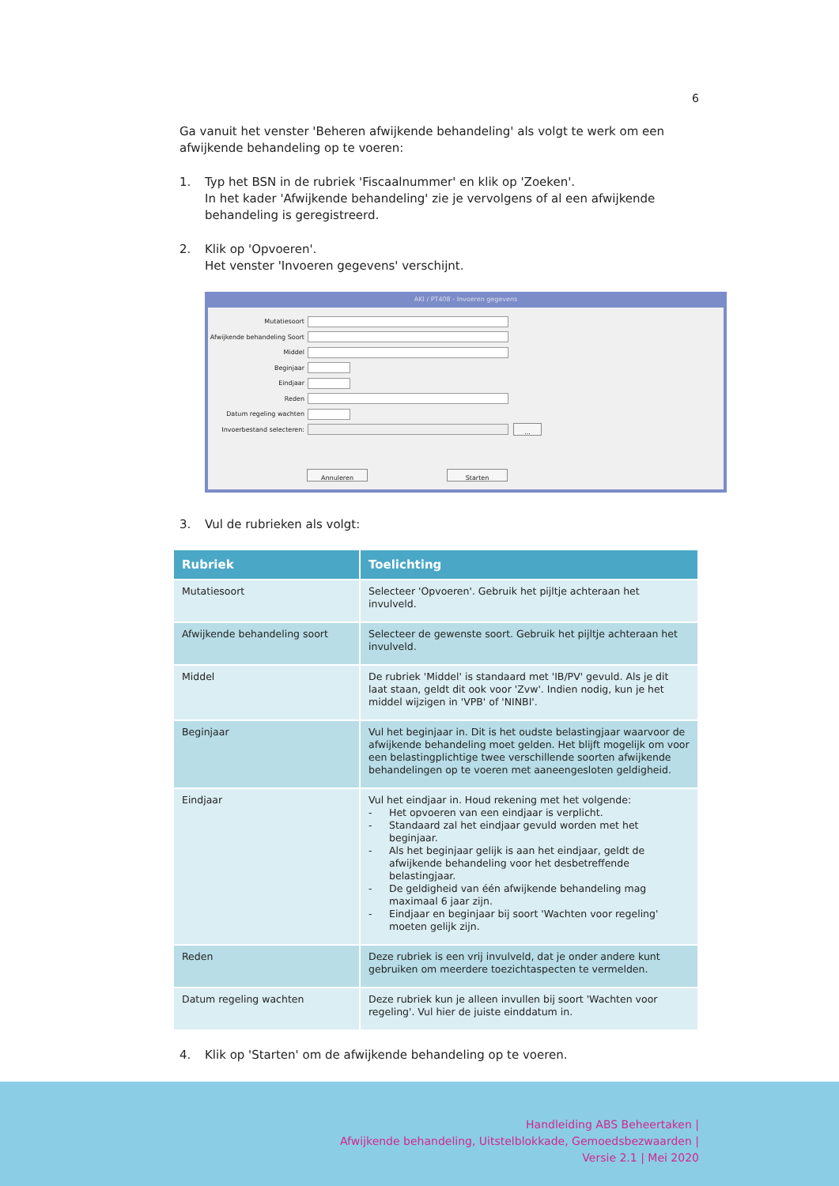6
Ga vanuit het venster 'Beheren afwijkende behandeling' als volgt te werk om een afwijkende behandeling op te voeren:
1. Typ het BSN in de rubriek 'Fiscaalnummer' en klik op 'Zoeken'.
In het kader 'Afwijkende behandeling' zie je vervolgens of al een afwijkende behandeling is geregistreerd.
2. Klik op 'Opvoeren'.
Het venster 'Invoeren gegevens' verschijnt.
AKI / PT408 - Invoeren gegevens
Mutatiesoort
Afwijkende behandeling Soort
Middel
Beginjaar
Eindjaar
Reden
Datum regeling wachten
Invoerbestand selecteren:
...
Annuleren Starten
3. Vul de rubrieken als volgt:
| Rubriek | Toelichting |
| --- | --- |
| Mutatiesoort | Selecteer 'Opvoeren'. Gebruik het pijltje achteraan het invulveld. |
| Afwijkende behandeling soort | Selecteer de gewenste soort. Gebruik het pijltje achteraan het invulveld. |
| Middel | De rubriek 'Middel' is standaard met 'IB/PV' gevuld. Als je dit laat staan, geldt dit ook voor 'Zvw'. Indien nodig, kun je het middel wijzigen in 'VPB' of 'NINBI'. |
| Beginjaar | Vul het beginjaar in. Dit is het oudste belastingjaar waarvoor de afwijkende behandeling moet gelden. Het blijft mogelijk om voor een belastingplichtige twee verschillende soorten afwijkende behandelingen op te voeren met aaneengesloten geldigheid. |
| Eindjaar | Vul het eindjaar in. Houd rekening met het volgende: - Het opvoeren van een eindjaar is verplicht. - Standaard zal het eindjaar gevuld worden met het beginjaar. - Als het beginjaar gelijk is aan het eindjaar, geldt de afwijkende behandeling voor het desbetreffende belastingjaar. - De geldigheid van één afwijkende behandeling mag maximaal 6 jaar zijn. - Eindjaar en beginjaar bij soort 'Wachten voor regeling' moeten gelijk zijn. |
| Reden | Deze rubriek is een vrij invulveld, dat je onder andere kunt gebruiken om meerdere toezichtaspecten te vermelden. |
| Datum regeling wachten | Deze rubriek kun je alleen invullen bij soort 'Wachten voor regeling'. Vul hier de juiste einddatum in. |
4. Klik op 'Starten' om de afwijkende behandeling op te voeren.
Handleiding ABS Beheertaken |
Afwijkende behandeling, Uitstelblokkade, Gemoedsbezwaarden |
Versie 2.1 | Mei 2020